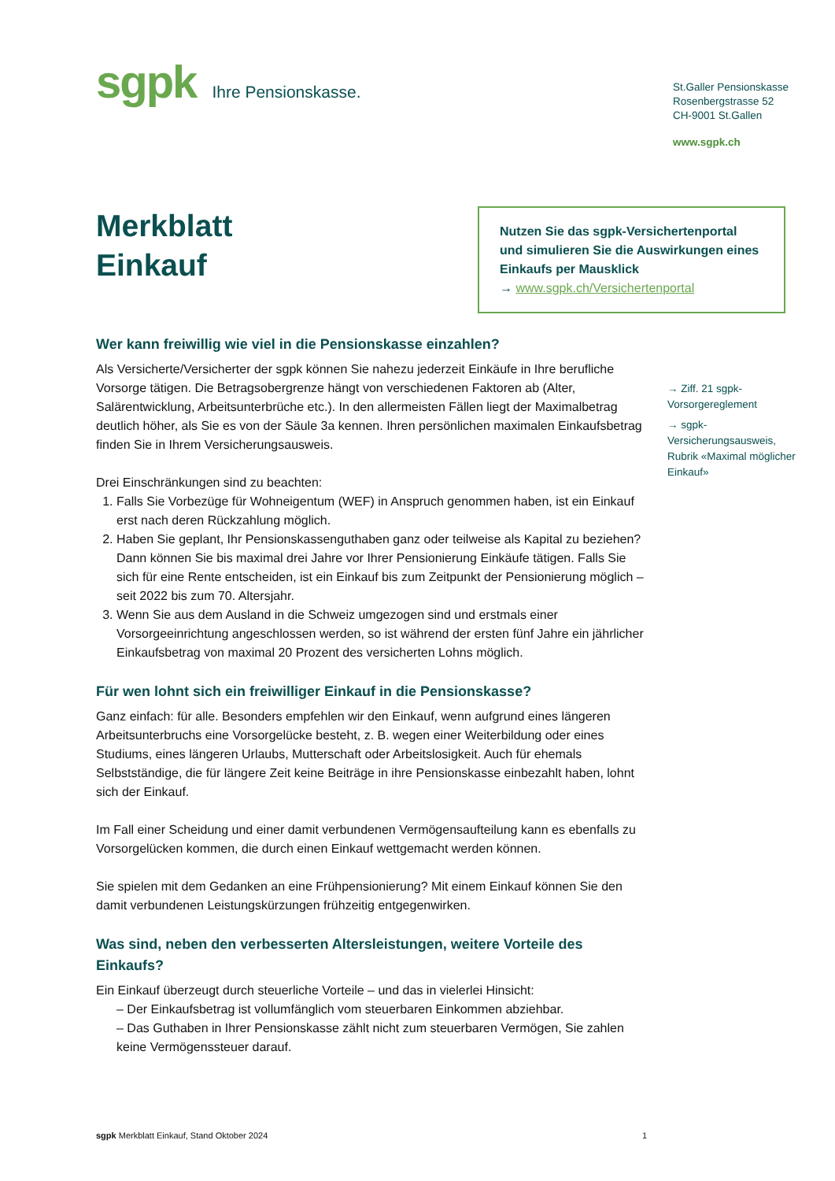sgpk Ihre Pensionskasse.
St.Galler Pensionskasse
Rosenbergstrasse 52
CH-9001 St.Gallen
www.sgpk.ch
Merkblatt
Einkauf
Nutzen Sie das sgpk-Versichertenportal und simulieren Sie die Auswirkungen eines Einkaufs per Mausklick
→ www.sgpk.ch/Versichertenportal
Wer kann freiwillig wie viel in die Pensionskasse einzahlen?
Als Versicherte/Versicherter der sgpk können Sie nahezu jederzeit Einkäufe in Ihre berufliche Vorsorge tätigen. Die Betragsobergrenze hängt von verschiedenen Faktoren ab (Alter, Salärentwicklung, Arbeitsunterbrüche etc.). In den allermeisten Fällen liegt der Maximalbetrag deutlich höher, als Sie es von der Säule 3a kennen. Ihren persönlichen maximalen Einkaufsbetrag finden Sie in Ihrem Versicherungsausweis.
Drei Einschränkungen sind zu beachten:
1. Falls Sie Vorbezüge für Wohneigentum (WEF) in Anspruch genommen haben, ist ein Einkauf erst nach deren Rückzahlung möglich.
2. Haben Sie geplant, Ihr Pensionskassenguthaben ganz oder teilweise als Kapital zu beziehen? Dann können Sie bis maximal drei Jahre vor Ihrer Pensionierung Einkäufe tätigen. Falls Sie sich für eine Rente entscheiden, ist ein Einkauf bis zum Zeitpunkt der Pensionierung möglich – seit 2022 bis zum 70. Altersjahr.
3. Wenn Sie aus dem Ausland in die Schweiz umgezogen sind und erstmals einer Vorsorgeeinrichtung angeschlossen werden, so ist während der ersten fünf Jahre ein jährlicher Einkaufsbetrag von maximal 20 Prozent des versicherten Lohns möglich.
Für wen lohnt sich ein freiwilliger Einkauf in die Pensionskasse?
Ganz einfach: für alle. Besonders empfehlen wir den Einkauf, wenn aufgrund eines längeren Arbeitsunterbruchs eine Vorsorgelücke besteht, z. B. wegen einer Weiterbildung oder eines Studiums, eines längeren Urlaubs, Mutterschaft oder Arbeitslosigkeit. Auch für ehemals Selbstständige, die für längere Zeit keine Beiträge in ihre Pensionskasse einbezahlt haben, lohnt sich der Einkauf.
Im Fall einer Scheidung und einer damit verbundenen Vermögensaufteilung kann es ebenfalls zu Vorsorgelücken kommen, die durch einen Einkauf wettgemacht werden können.
Sie spielen mit dem Gedanken an eine Frühpensionierung? Mit einem Einkauf können Sie den damit verbundenen Leistungskürzungen frühzeitig entgegenwirken.
Was sind, neben den verbesserten Altersleistungen, weitere Vorteile des Einkaufs?
Ein Einkauf überzeugt durch steuerliche Vorteile – und das in vielerlei Hinsicht:
– Der Einkaufsbetrag ist vollumfänglich vom steuerbaren Einkommen abziehbar.
– Das Guthaben in Ihrer Pensionskasse zählt nicht zum steuerbaren Vermögen, Sie zahlen keine Vermögenssteuer darauf.
→ Ziff. 21 sgpk-Vorsorgereglement
→ sgpk-Versicherungsausweis, Rubrik «Maximal möglicher Einkauf»
sgpk Merkblatt Einkauf, Stand Oktober 2024 1